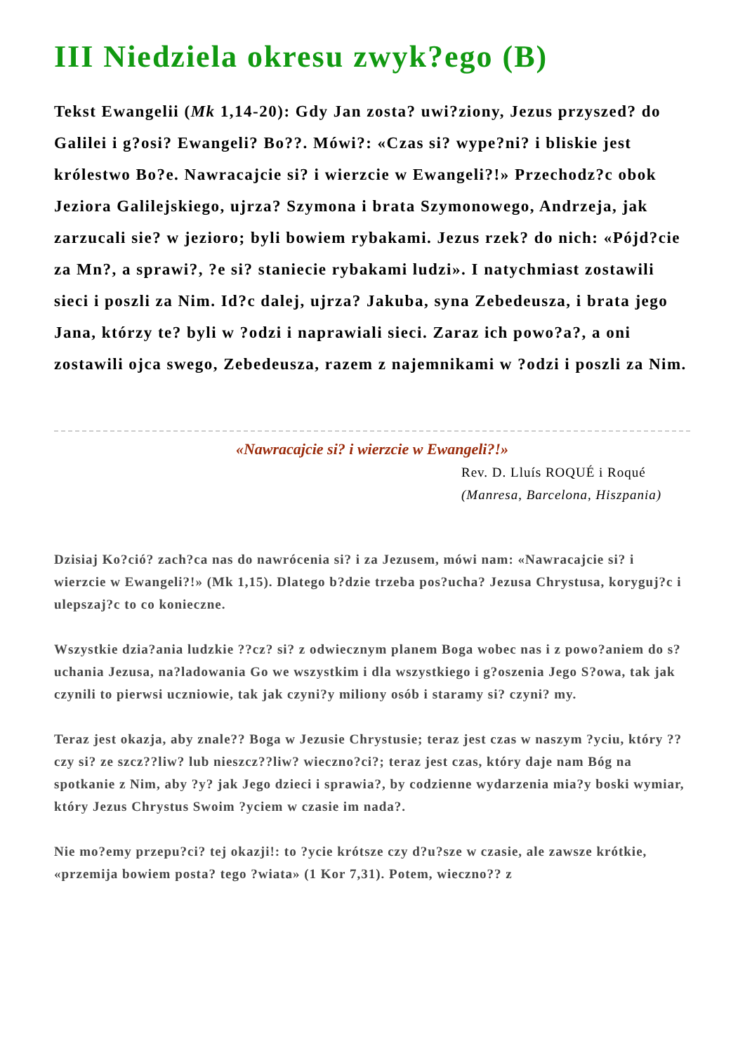III Niedziela okresu zwyk?ego (B)
Tekst Ewangelii (Mk 1,14-20): Gdy Jan zosta? uwi?ziony, Jezus przyszed? do Galilei i g?osi? Ewangeli? Bo??. Mówi?: «Czas si? wype?ni? i bliskie jest królestwo Bo?e. Nawracajcie si? i wierzcie w Ewangeli?!» Przechodz?c obok Jeziora Galilejskiego, ujrza? Szymona i brata Szymonowego, Andrzeja, jak zarzucali sie? w jezioro; byli bowiem rybakami. Jezus rzek? do nich: «Pójd?cie za Mn?, a sprawi?, ?e si? staniecie rybakami ludzi». I natychmiast zostawili sieci i poszli za Nim. Id?c dalej, ujrza? Jakuba, syna Zebedeusza, i brata jego Jana, którzy te? byli w ?odzi i naprawiali sieci. Zaraz ich powo?a?, a oni zostawili ojca swego, Zebedeusza, razem z najemnikami w ?odzi i poszli za Nim.
«Nawracajcie si? i wierzcie w Ewangeli?!»
Rev. D. Lluís ROQUÉ i Roqué
(Manresa, Barcelona, Hiszpania)
Dzisiaj Ko?ció? zach?ca nas do nawrócenia si? i za Jezusem, mówi nam: «Nawracajcie si? i wierzcie w Ewangeli?!» (Mk 1,15). Dlatego b?dzie trzeba pos?ucha? Jezusa Chrystusa, koryguj?c i ulepszaj?c to co konieczne.
Wszystkie dzia?ania ludzkie ??cz? si? z odwiecznym planem Boga wobec nas i z powo?aniem do s?uchania Jezusa, na?ladowania Go we wszystkim i dla wszystkiego i g?oszenia Jego S?owa, tak jak czynili to pierwsi uczniowie, tak jak czyni?y miliony osób i staramy si? czyni? my.
Teraz jest okazja, aby znale?? Boga w Jezusie Chrystusie; teraz jest czas w naszym ?yciu, który ??czy si? ze szcz??liw? lub nieszcz??liw? wieczno?ci?; teraz jest czas, który daje nam Bóg na spotkanie z Nim, aby ?y? jak Jego dzieci i sprawia?, by codzienne wydarzenia mia?y boski wymiar, który Jezus Chrystus Swoim ?yciem w czasie im nada?.
Nie mo?emy przepu?ci? tej okazji!: to ?ycie krótsze czy d?u?sze w czasie, ale zawsze krótkie, «przemija bowiem posta? tego ?wiata» (1 Kor 7,31). Potem, wieczno?? z